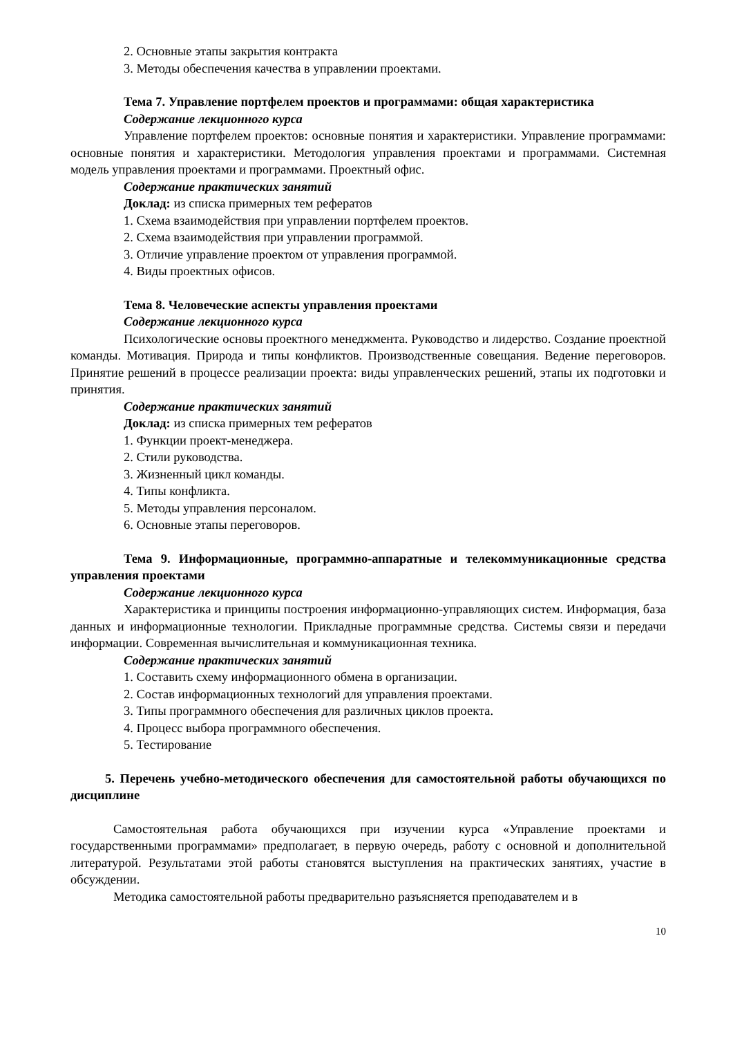2. Основные этапы закрытия контракта
3. Методы обеспечения качества в управлении проектами.
Тема 7. Управление портфелем проектов и программами: общая характеристика
Содержание лекционного курса
Управление портфелем проектов: основные понятия и характеристики. Управление программами: основные понятия и характеристики. Методология управления проектами и программами. Системная модель управления проектами и программами. Проектный офис.
Содержание практических занятий
Доклад: из списка примерных тем рефератов
1. Схема взаимодействия при управлении портфелем проектов.
2. Схема взаимодействия при управлении программой.
3. Отличие управление проектом от управления программой.
4. Виды проектных офисов.
Тема 8. Человеческие аспекты управления проектами
Содержание лекционного курса
Психологические основы проектного менеджмента. Руководство и лидерство. Создание проектной команды. Мотивация. Природа и типы конфликтов. Производственные совещания. Ведение переговоров. Принятие решений в процессе реализации проекта: виды управленческих решений, этапы их подготовки и принятия.
Содержание практических занятий
Доклад: из списка примерных тем рефератов
1. Функции проект-менеджера.
2. Стили руководства.
3. Жизненный цикл команды.
4. Типы конфликта.
5. Методы управления персоналом.
6. Основные этапы переговоров.
Тема 9. Информационные, программно-аппаратные и телекоммуникационные средства управления проектами
Содержание лекционного курса
Характеристика и принципы построения информационно-управляющих систем. Информация, база данных и информационные технологии. Прикладные программные средства. Системы связи и передачи информации. Современная вычислительная и коммуникационная техника.
Содержание практических занятий
1. Составить схему информационного обмена в организации.
2. Состав информационных технологий для управления проектами.
3. Типы программного обеспечения для различных циклов проекта.
4. Процесс выбора программного обеспечения.
5. Тестирование
5. Перечень учебно-методического обеспечения для самостоятельной работы обучающихся по дисциплине
Самостоятельная работа обучающихся при изучении курса «Управление проектами и государственными программами» предполагает, в первую очередь, работу с основной и дополнительной литературой. Результатами этой работы становятся выступления на практических занятиях, участие в обсуждении.
Методика самостоятельной работы предварительно разъясняется преподавателем и в
10